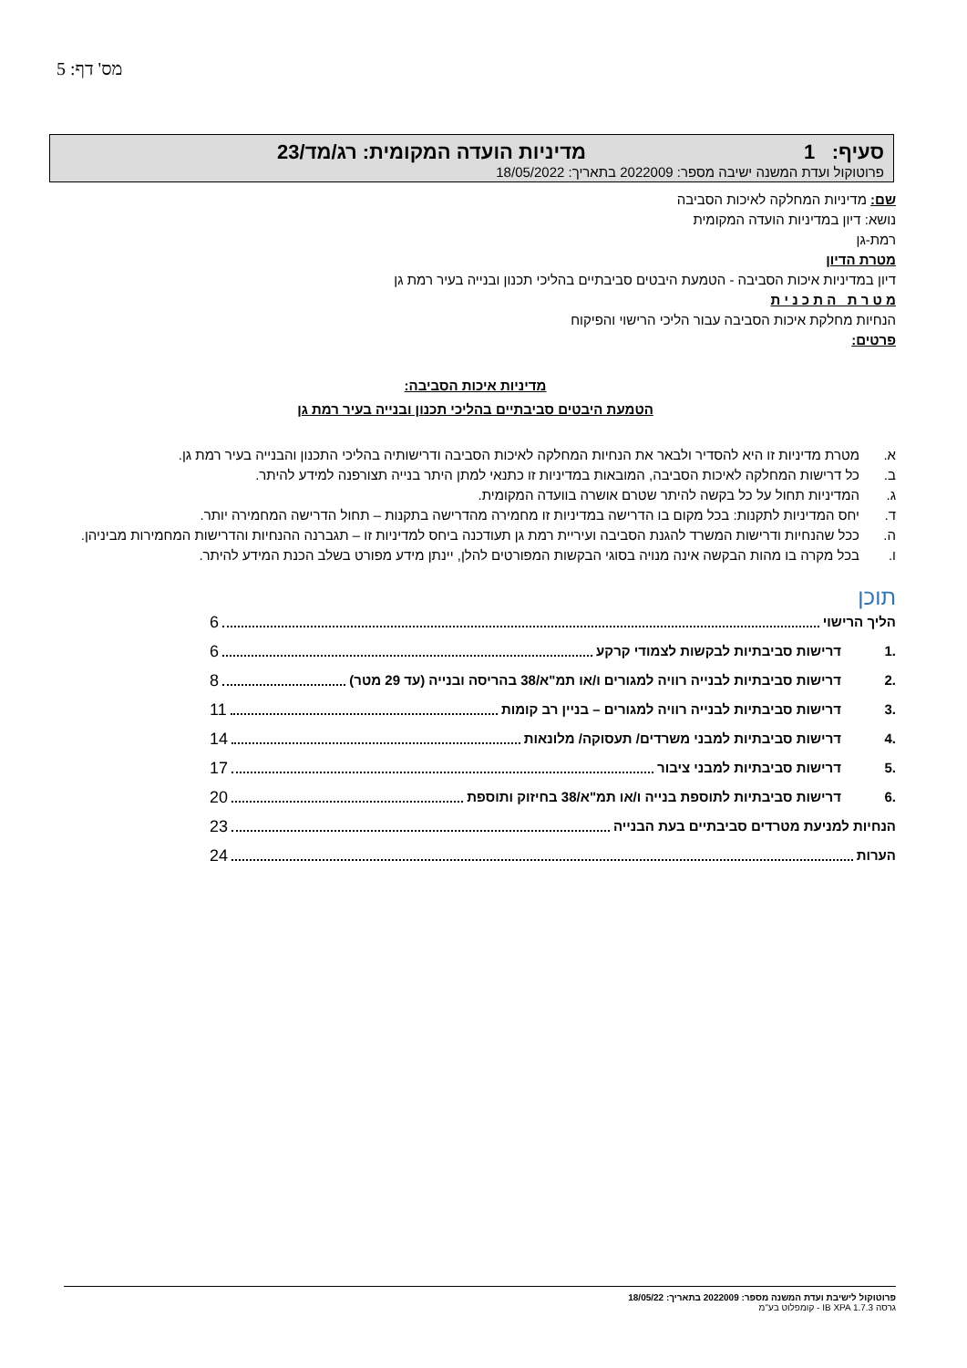מס' דף: 5
סעיף: 1 מדיניות הועדה המקומית: רג/מד/23
פרוטוקול ועדת המשנה ישיבה מספר: 2022009 בתאריך: 18/05/2022
שם: מדיניות המחלקה לאיכות הסביבה
נושא: דיון במדיניות הועדה המקומית
רמת-גן
מטרת הדיון
דיון במדיניות איכות הסביבה - הטמעת היבטים סביבתיים בהליכי תכנון ובנייה בעיר רמת גן
מ ט ר ת ה ת כ נ י ת
הנחיות מחלקת איכות הסביבה עבור הליכי הרישוי והפיקוח
פרטים:
מדיניות איכות הסביבה:
הטמעת היבטים סביבתיים בהליכי תכנון ובנייה בעיר רמת גן
א. מטרת מדיניות זו היא להסדיר ולבאר את הנחיות המחלקה לאיכות הסביבה ודרישותיה בהליכי התכנון והבנייה בעיר רמת גן.
ב. כל דרישות המחלקה לאיכות הסביבה, המובאות במדיניות זו כתנאי למתן היתר בנייה תצורפנה למידע להיתר.
ג. המדיניות תחול על כל בקשה להיתר שטרם אושרה בוועדה המקומית.
ד. יחס המדיניות לתקנות: בכל מקום בו הדרישה במדיניות זו מחמירה מהדרישה בתקנות – תחול הדרישה המחמירה יותר.
ה. ככל שהנחיות ודרישות המשרד להגנת הסביבה ועיריית רמת גן תעודכנה ביחס למדיניות זו – תגברנה ההנחיות והדרישות המחמירות מביניהן.
ו. בכל מקרה בו מהות הבקשה אינה מנויה בסוגי הבקשות המפורטים להלן, יינתן מידע מפורט בשלב הכנת המידע להיתר.
תוכן
הליך הרישוי 6
.1 דרישות סביבתיות לבקשות לצמודי קרקע 6
.2 דרישות סביבתיות לבנייה רוויה למגורים ו/או תמ"א/38 בהריסה ובנייה (עד 29 מטר) 8
.3 דרישות סביבתיות לבנייה רוויה למגורים – בניין רב קומות 11
.4 דרישות סביבתיות למבני משרדים/ תעסוקה/ מלונאות 14
.5 דרישות סביבתיות למבני ציבור 17
.6 דרישות סביבתיות לתוספת בנייה ו/או תמ"א/38 בחיזוק ותוספת 20
הנחיות למניעת מטרדים סביבתיים בעת הבנייה 23
הערות 24
פרוטוקול לישיבת ועדת המשנה מספר: 2022009 בתאריך: 18/05/22
גרסה IB XPA 1.7.3 - קומפלוט בע"מ